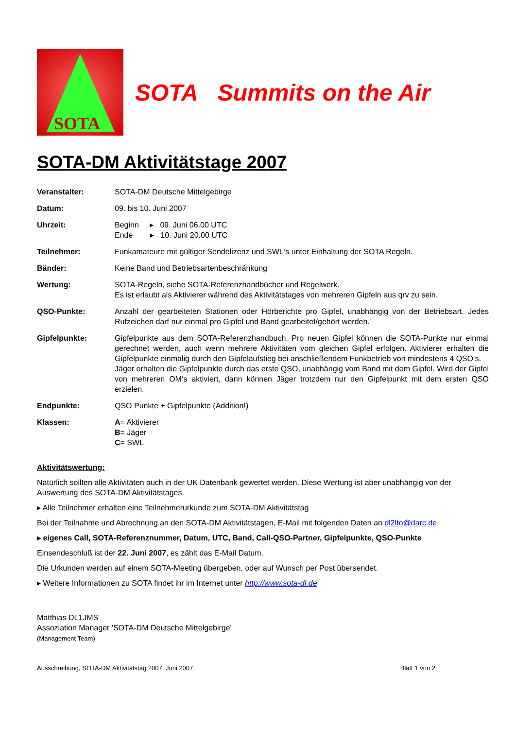SOTA
SOTA Summits on the Air
SOTA-DM Aktivitätstage 2007
Veranstalter: SOTA-DM Deutsche Mittelgebirge
Datum: 09. bis 10. Juni 2007
Uhrzeit: Beginn ▸ 09. Juni 06.00 UTC
Ende ▸ 10. Juni 20.00 UTC
Teilnehmer: Funkamateure mit gültiger Sendelizenz und SWL‘s unter Einhaltung der SOTA Regeln.
Bänder: Keine Band und Betriebsartenbeschränkung
Wertung: SOTA-Regeln, siehe SOTA-Referenzhandbücher und Regelwerk.
Es ist erlaubt als Aktivierer während des Aktivitätstages von mehreren Gipfeln aus qrv zu sein.
QSO-Punkte: Anzahl der gearbeiteten Stationen oder Hörberichte pro Gipfel, unabhängig von der Betriebsart. Jedes Rufzeichen darf nur einmal pro Gipfel und Band gearbeitet/gehört werden.
Gipfelpunkte: Gipfelpunkte aus dem SOTA-Referenzhandbuch. Pro neuen Gipfel können die SOTA-Punkte nur einmal gerechnet werden, auch wenn mehrere Aktivitäten vom gleichen Gipfel erfolgen. Aktivierer erhalten die Gipfelpunkte einmalig durch den Gipfelaufstieg bei anschließendem Funkbetrieb von mindestens 4 QSO‘s.
Jäger erhalten die Gipfelpunkte durch das erste QSO, unabhängig vom Band mit dem Gipfel. Wird der Gipfel von mehreren OM‘s aktiviert, dann können Jäger trotzdem nur den Gipfelpunkt mit dem ersten QSO erzielen.
Endpunkte: QSO Punkte + Gipfelpunkte (Addition!)
Klassen: A= Aktivierer
B= Jäger
C= SWL
Aktivitätswertung:
Natürlich sollten alle Aktivitäten auch in der UK Datenbank gewertet werden. Diese Wertung ist aber unabhängig von der Auswertung des SOTA-DM Aktivitätstages.
▸ Alle Teilnehmer erhalten eine Teilnehmerurkunde zum SOTA-DM Aktivitätstag
Bei der Teilnahme und Abrechnung an den SOTA-DM Aktivitätstagen, E-Mail mit folgenden Daten an dl2lto@darc.de
▸ eigenes Call, SOTA-Referenznummer, Datum, UTC, Band, Call-QSO-Partner, Gipfelpunkte, QSO-Punkte
Einsendeschluß ist der 22. Juni 2007, es zählt das E-Mail Datum.
Die Urkunden werden auf einem SOTA-Meeting übergeben, oder auf Wunsch per Post übersendet.
▸ Weitere Informationen zu SOTA findet ihr im Internet unter http://www.sota-dl.de
Matthias DL1JMS
Assoziation Manager 'SOTA-DM Deutsche Mittelgebirge'
(Management Team)
Ausschreibung, SOTA-DM Aktivitätstag 2007, Juni 2007 Blatt 1 von 2